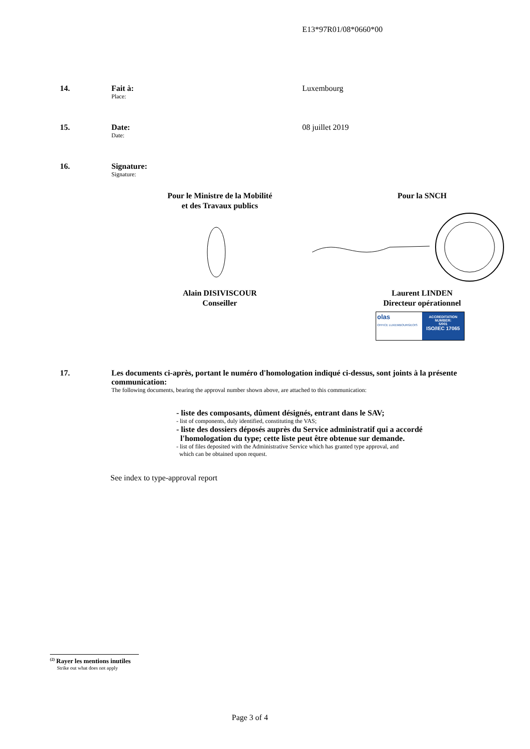E13*97R01/08*0660*00
14. Fait à:
Place:
Luxembourg
15. Date:
Date:
08 juillet 2019
16. Signature:
Signature:
Pour le Ministre de la Mobilité
et des Travaux publics
Pour la SNCH
Alain DISIVISCOUR
Conseiller
Laurent LINDEN
Directeur opérationnel
olas
OFFICE LUXEMBOURGEOIS
ACCREDITATION NUMBER:
5/001
ISO/IEC 17065
17. Les documents ci-après, portant le numéro d'homologation indiqué ci-dessus, sont joints à la présente communication:
The following documents, bearing the approval number shown above, are attached to this communication:
- liste des composants, dûment désignés, entrant dans le SAV;
- list of components, duly identified, constituting the VAS;
- liste des dossiers déposés auprès du Service administratif qui a accordé
l'homologation du type; cette liste peut être obtenue sur demande.
- list of files deposited with the Administrative Service which has granted type approval, and
which can be obtained upon request.
See index to type-approval report
<sup>(2)</sup> Rayer les mentions inutiles
Strike out what does not apply
Page 3 of 4